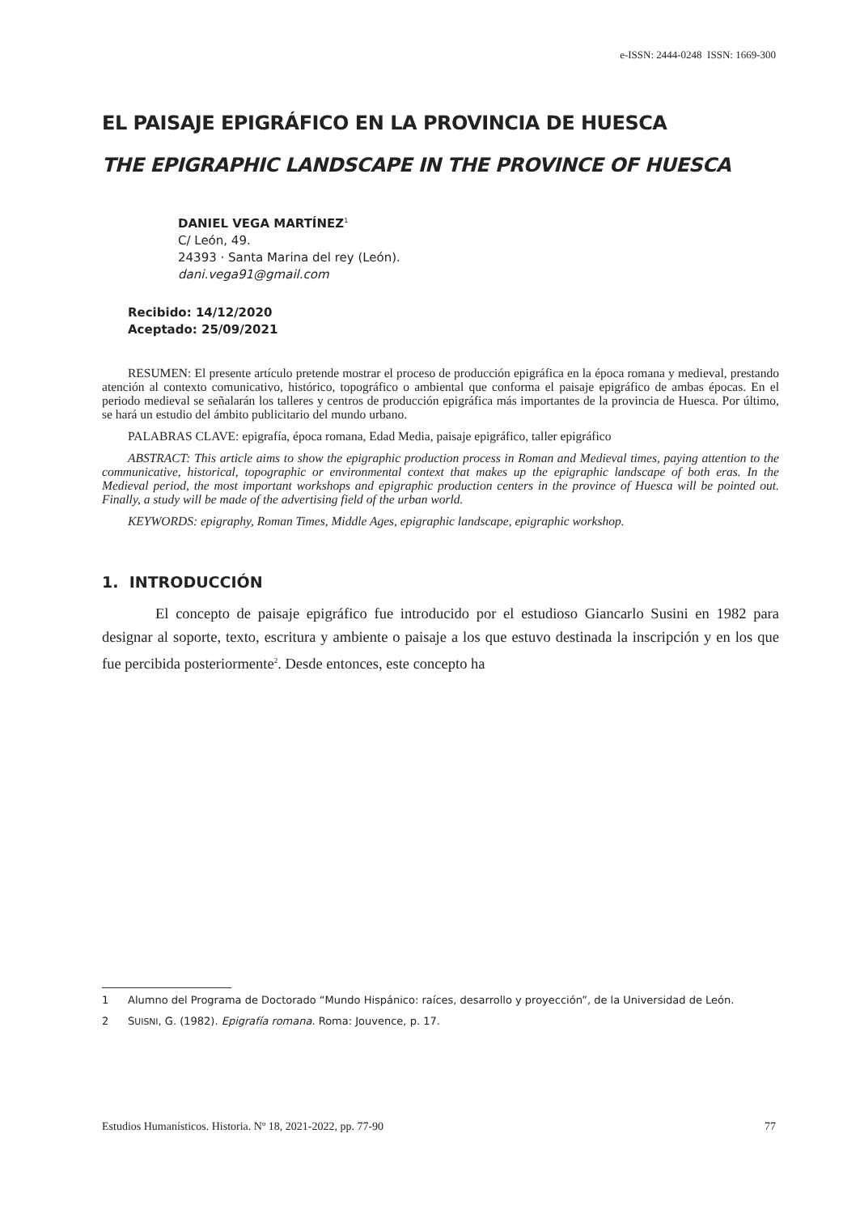e-ISSN: 2444-0248 ISSN: 1669-300
EL PAISAJE EPIGRÁFICO EN LA PROVINCIA DE HUESCA
THE EPIGRAPHIC LANDSCAPE IN THE PROVINCE OF HUESCA
DANIEL VEGA MARTÍNEZ<sup>1</sup>
C/ León, 49.
24393 · Santa Marina del rey (León).
dani.vega91@gmail.com
Recibido: 14/12/2020
Aceptado: 25/09/2021
RESUMEN: El presente artículo pretende mostrar el proceso de producción epigráfica en la época romana y medieval, prestando atención al contexto comunicativo, histórico, topográfico o ambiental que conforma el paisaje epigráfico de ambas épocas. En el periodo medieval se señalarán los talleres y centros de producción epigráfica más importantes de la provincia de Huesca. Por último, se hará un estudio del ámbito publicitario del mundo urbano.
PALABRAS CLAVE: epigrafía, época romana, Edad Media, paisaje epigráfico, taller epigráfico
ABSTRACT: This article aims to show the epigraphic production process in Roman and Medieval times, paying attention to the communicative, historical, topographic or environmental context that makes up the epigraphic landscape of both eras. In the Medieval period, the most important workshops and epigraphic production centers in the province of Huesca will be pointed out. Finally, a study will be made of the advertising field of the urban world.
KEYWORDS: epigraphy, Roman Times, Middle Ages, epigraphic landscape, epigraphic workshop.
1. INTRODUCCIÓN
El concepto de paisaje epigráfico fue introducido por el estudioso Giancarlo Susini en 1982 para designar al soporte, texto, escritura y ambiente o paisaje a los que estuvo destinada la inscripción y en los que fue percibida posteriormente<sup>2</sup>. Desde entonces, este concepto ha
1 Alumno del Programa de Doctorado “Mundo Hispánico: raíces, desarrollo y proyección”, de la Universidad de León.
2 SUISNI, G. (1982). Epigrafía romana. Roma: Jouvence, p. 17.
Estudios Humanísticos. Historia. Nº 18, 2021-2022, pp. 77-90 77